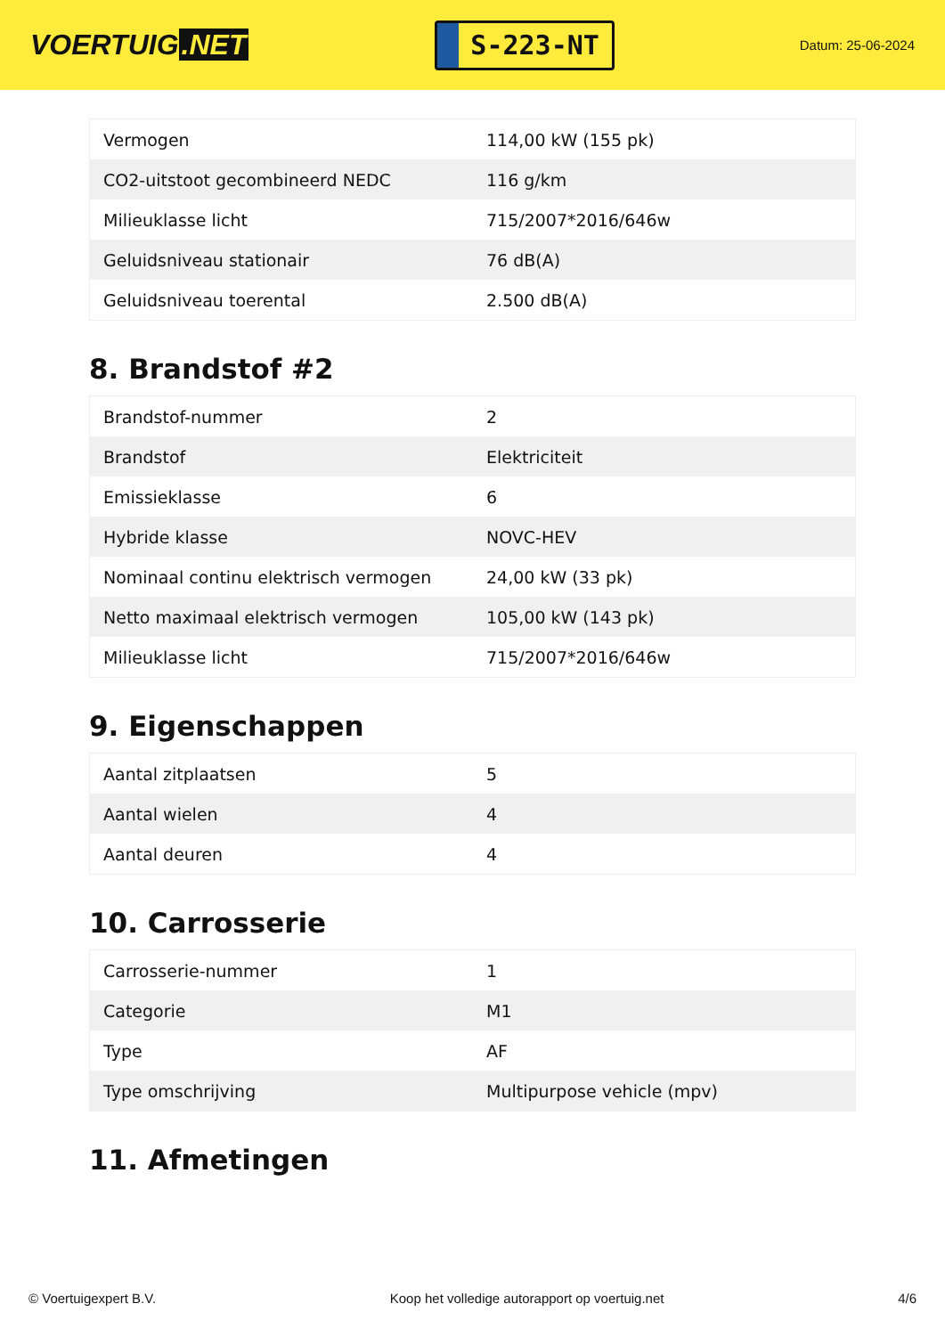VOERTUIG.NET
S-223-NT
Datum: 25-06-2024
| Vermogen | 114,00 kW (155 pk) |
| CO2-uitstoot gecombineerd NEDC | 116 g/km |
| Milieuklasse licht | 715/2007*2016/646w |
| Geluidsniveau stationair | 76 dB(A) |
| Geluidsniveau toerental | 2.500 dB(A) |
8. Brandstof #2
| Brandstof-nummer | 2 |
| Brandstof | Elektriciteit |
| Emissieklasse | 6 |
| Hybride klasse | NOVC-HEV |
| Nominaal continu elektrisch vermogen | 24,00 kW (33 pk) |
| Netto maximaal elektrisch vermogen | 105,00 kW (143 pk) |
| Milieuklasse licht | 715/2007*2016/646w |
9. Eigenschappen
| Aantal zitplaatsen | 5 |
| Aantal wielen | 4 |
| Aantal deuren | 4 |
10. Carrosserie
| Carrosserie-nummer | 1 |
| Categorie | M1 |
| Type | AF |
| Type omschrijving | Multipurpose vehicle (mpv) |
11. Afmetingen
© Voertuigexpert B.V. Koop het volledige autorapport op voertuig.net 4/6